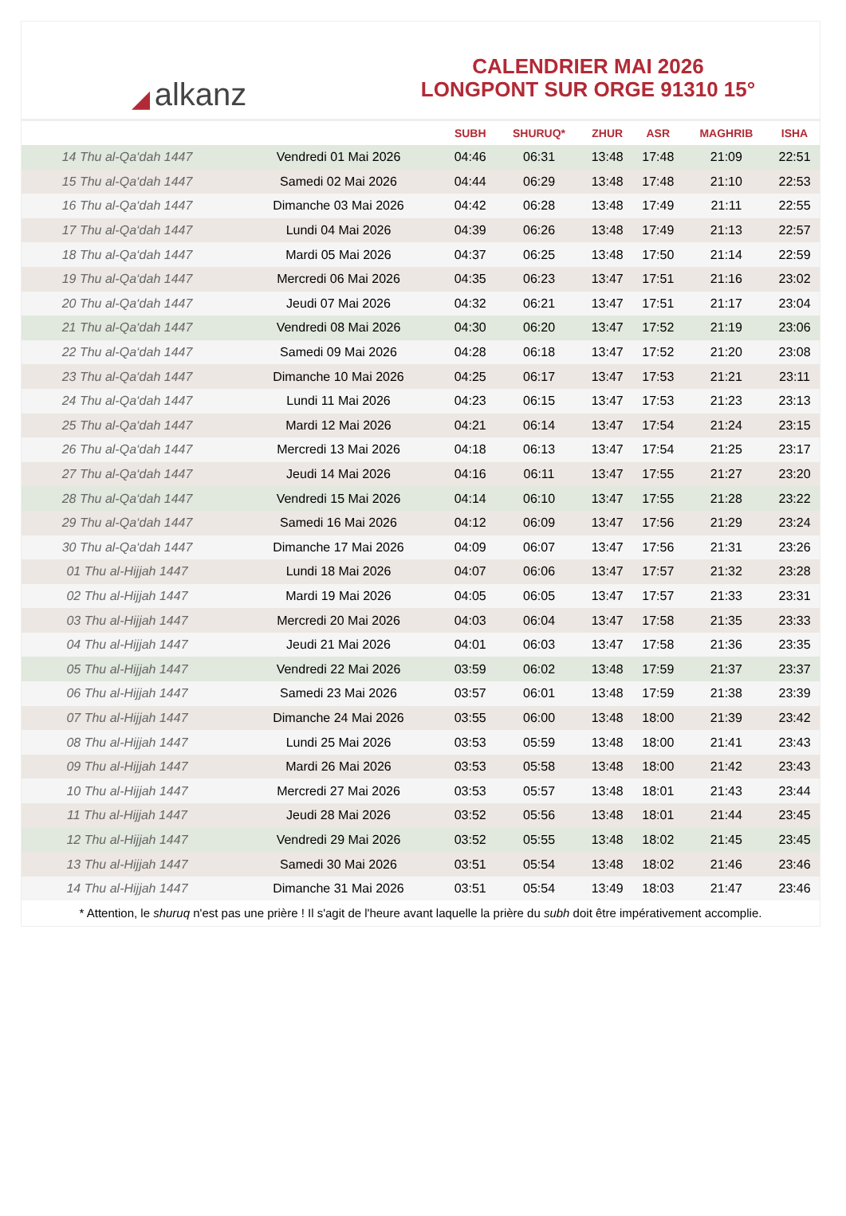◢ alkanz
CALENDRIER MAI 2026
LONGPONT SUR ORGE 91310 15°
| | | SUBH | SHURUQ* | ZHUR | ASR | MAGHRIB | ISHA |
| --- | --- | --- | --- | --- | --- | --- | --- |
| 14 Thu al-Qa‘dah 1447 | Vendredi 01 Mai 2026 | 04:46 | 06:31 | 13:48 | 17:48 | 21:09 | 22:51 |
| 15 Thu al-Qa‘dah 1447 | Samedi 02 Mai 2026 | 04:44 | 06:29 | 13:48 | 17:48 | 21:10 | 22:53 |
| 16 Thu al-Qa‘dah 1447 | Dimanche 03 Mai 2026 | 04:42 | 06:28 | 13:48 | 17:49 | 21:11 | 22:55 |
| 17 Thu al-Qa‘dah 1447 | Lundi 04 Mai 2026 | 04:39 | 06:26 | 13:48 | 17:49 | 21:13 | 22:57 |
| 18 Thu al-Qa‘dah 1447 | Mardi 05 Mai 2026 | 04:37 | 06:25 | 13:48 | 17:50 | 21:14 | 22:59 |
| 19 Thu al-Qa‘dah 1447 | Mercredi 06 Mai 2026 | 04:35 | 06:23 | 13:47 | 17:51 | 21:16 | 23:02 |
| 20 Thu al-Qa‘dah 1447 | Jeudi 07 Mai 2026 | 04:32 | 06:21 | 13:47 | 17:51 | 21:17 | 23:04 |
| 21 Thu al-Qa‘dah 1447 | Vendredi 08 Mai 2026 | 04:30 | 06:20 | 13:47 | 17:52 | 21:19 | 23:06 |
| 22 Thu al-Qa‘dah 1447 | Samedi 09 Mai 2026 | 04:28 | 06:18 | 13:47 | 17:52 | 21:20 | 23:08 |
| 23 Thu al-Qa‘dah 1447 | Dimanche 10 Mai 2026 | 04:25 | 06:17 | 13:47 | 17:53 | 21:21 | 23:11 |
| 24 Thu al-Qa‘dah 1447 | Lundi 11 Mai 2026 | 04:23 | 06:15 | 13:47 | 17:53 | 21:23 | 23:13 |
| 25 Thu al-Qa‘dah 1447 | Mardi 12 Mai 2026 | 04:21 | 06:14 | 13:47 | 17:54 | 21:24 | 23:15 |
| 26 Thu al-Qa‘dah 1447 | Mercredi 13 Mai 2026 | 04:18 | 06:13 | 13:47 | 17:54 | 21:25 | 23:17 |
| 27 Thu al-Qa‘dah 1447 | Jeudi 14 Mai 2026 | 04:16 | 06:11 | 13:47 | 17:55 | 21:27 | 23:20 |
| 28 Thu al-Qa‘dah 1447 | Vendredi 15 Mai 2026 | 04:14 | 06:10 | 13:47 | 17:55 | 21:28 | 23:22 |
| 29 Thu al-Qa‘dah 1447 | Samedi 16 Mai 2026 | 04:12 | 06:09 | 13:47 | 17:56 | 21:29 | 23:24 |
| 30 Thu al-Qa‘dah 1447 | Dimanche 17 Mai 2026 | 04:09 | 06:07 | 13:47 | 17:56 | 21:31 | 23:26 |
| 01 Thu al-Hijjah 1447 | Lundi 18 Mai 2026 | 04:07 | 06:06 | 13:47 | 17:57 | 21:32 | 23:28 |
| 02 Thu al-Hijjah 1447 | Mardi 19 Mai 2026 | 04:05 | 06:05 | 13:47 | 17:57 | 21:33 | 23:31 |
| 03 Thu al-Hijjah 1447 | Mercredi 20 Mai 2026 | 04:03 | 06:04 | 13:47 | 17:58 | 21:35 | 23:33 |
| 04 Thu al-Hijjah 1447 | Jeudi 21 Mai 2026 | 04:01 | 06:03 | 13:47 | 17:58 | 21:36 | 23:35 |
| 05 Thu al-Hijjah 1447 | Vendredi 22 Mai 2026 | 03:59 | 06:02 | 13:48 | 17:59 | 21:37 | 23:37 |
| 06 Thu al-Hijjah 1447 | Samedi 23 Mai 2026 | 03:57 | 06:01 | 13:48 | 17:59 | 21:38 | 23:39 |
| 07 Thu al-Hijjah 1447 | Dimanche 24 Mai 2026 | 03:55 | 06:00 | 13:48 | 18:00 | 21:39 | 23:42 |
| 08 Thu al-Hijjah 1447 | Lundi 25 Mai 2026 | 03:53 | 05:59 | 13:48 | 18:00 | 21:41 | 23:43 |
| 09 Thu al-Hijjah 1447 | Mardi 26 Mai 2026 | 03:53 | 05:58 | 13:48 | 18:00 | 21:42 | 23:43 |
| 10 Thu al-Hijjah 1447 | Mercredi 27 Mai 2026 | 03:53 | 05:57 | 13:48 | 18:01 | 21:43 | 23:44 |
| 11 Thu al-Hijjah 1447 | Jeudi 28 Mai 2026 | 03:52 | 05:56 | 13:48 | 18:01 | 21:44 | 23:45 |
| 12 Thu al-Hijjah 1447 | Vendredi 29 Mai 2026 | 03:52 | 05:55 | 13:48 | 18:02 | 21:45 | 23:45 |
| 13 Thu al-Hijjah 1447 | Samedi 30 Mai 2026 | 03:51 | 05:54 | 13:48 | 18:02 | 21:46 | 23:46 |
| 14 Thu al-Hijjah 1447 | Dimanche 31 Mai 2026 | 03:51 | 05:54 | 13:49 | 18:03 | 21:47 | 23:46 |
* Attention, le shuruq n'est pas une prière ! Il s'agit de l'heure avant laquelle la prière du subh doit être impérativement accomplie.